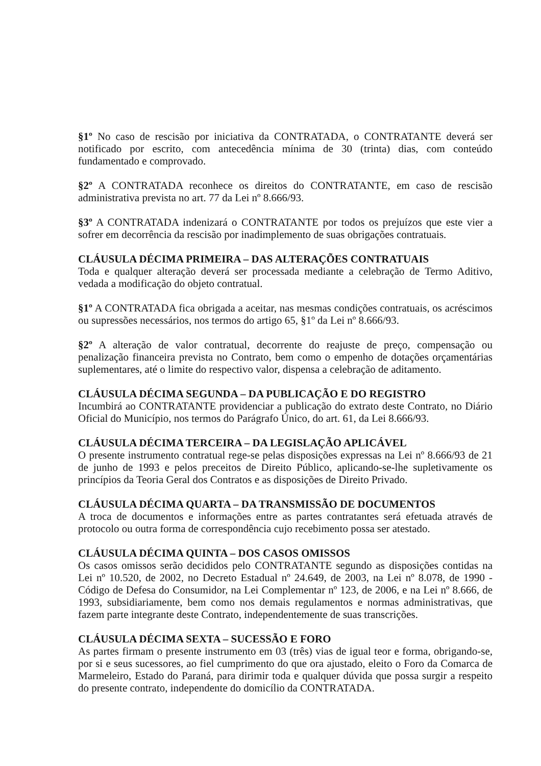§1º No caso de rescisão por iniciativa da CONTRATADA, o CONTRATANTE deverá ser notificado por escrito, com antecedência mínima de 30 (trinta) dias, com conteúdo fundamentado e comprovado.
§2º A CONTRATADA reconhece os direitos do CONTRATANTE, em caso de rescisão administrativa prevista no art. 77 da Lei nº 8.666/93.
§3º A CONTRATADA indenizará o CONTRATANTE por todos os prejuízos que este vier a sofrer em decorrência da rescisão por inadimplemento de suas obrigações contratuais.
CLÁUSULA DÉCIMA PRIMEIRA – DAS ALTERAÇÕES CONTRATUAIS
Toda e qualquer alteração deverá ser processada mediante a celebração de Termo Aditivo, vedada a modificação do objeto contratual.
§1º A CONTRATADA fica obrigada a aceitar, nas mesmas condições contratuais, os acréscimos ou supressões necessários, nos termos do artigo 65, §1º da Lei nº 8.666/93.
§2º A alteração de valor contratual, decorrente do reajuste de preço, compensação ou penalização financeira prevista no Contrato, bem como o empenho de dotações orçamentárias suplementares, até o limite do respectivo valor, dispensa a celebração de aditamento.
CLÁUSULA DÉCIMA SEGUNDA – DA PUBLICAÇÃO E DO REGISTRO
Incumbirá ao CONTRATANTE providenciar a publicação do extrato deste Contrato, no Diário Oficial do Município, nos termos do Parágrafo Único, do art. 61, da Lei 8.666/93.
CLÁUSULA DÉCIMA TERCEIRA – DA LEGISLAÇÃO APLICÁVEL
O presente instrumento contratual rege-se pelas disposições expressas na Lei nº 8.666/93 de 21 de junho de 1993 e pelos preceitos de Direito Público, aplicando-se-lhe supletivamente os princípios da Teoria Geral dos Contratos e as disposições de Direito Privado.
CLÁUSULA DÉCIMA QUARTA – DA TRANSMISSÃO DE DOCUMENTOS
A troca de documentos e informações entre as partes contratantes será efetuada através de protocolo ou outra forma de correspondência cujo recebimento possa ser atestado.
CLÁUSULA DÉCIMA QUINTA – DOS CASOS OMISSOS
Os casos omissos serão decididos pelo CONTRATANTE segundo as disposições contidas na Lei nº 10.520, de 2002, no Decreto Estadual nº 24.649, de 2003, na Lei nº 8.078, de 1990 - Código de Defesa do Consumidor, na Lei Complementar nº 123, de 2006, e na Lei nº 8.666, de 1993, subsidiariamente, bem como nos demais regulamentos e normas administrativas, que fazem parte integrante deste Contrato, independentemente de suas transcrições.
CLÁUSULA DÉCIMA SEXTA – SUCESSÃO E FORO
As partes firmam o presente instrumento em 03 (três) vias de igual teor e forma, obrigando-se, por si e seus sucessores, ao fiel cumprimento do que ora ajustado, eleito o Foro da Comarca de Marmeleiro, Estado do Paraná, para dirimir toda e qualquer dúvida que possa surgir a respeito do presente contrato, independente do domicílio da CONTRATADA.